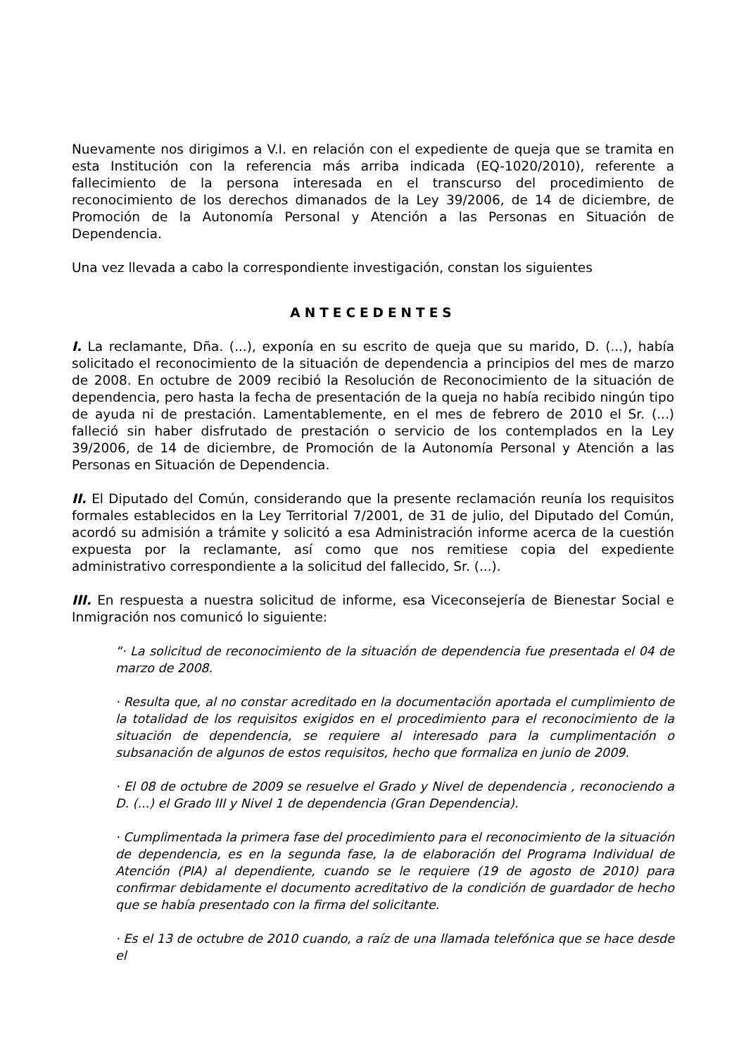Nuevamente nos dirigimos a V.I. en relación con el expediente de queja que se tramita en esta Institución con la referencia más arriba indicada (EQ-1020/2010), referente a fallecimiento de la persona interesada en el transcurso del procedimiento de reconocimiento de los derechos dimanados de la Ley 39/2006, de 14 de diciembre, de Promoción de la Autonomía Personal y Atención a las Personas en Situación de Dependencia.
Una vez llevada a cabo la correspondiente investigación, constan los siguientes
ANTECEDENTES
I. La reclamante, Dña. (...), exponía en su escrito de queja que su marido, D. (...), había solicitado el reconocimiento de la situación de dependencia a principios del mes de marzo de 2008. En octubre de 2009 recibió la Resolución de Reconocimiento de la situación de dependencia, pero hasta la fecha de presentación de la queja no había recibido ningún tipo de ayuda ni de prestación. Lamentablemente, en el mes de febrero de 2010 el Sr. (...) falleció sin haber disfrutado de prestación o servicio de los contemplados en la Ley 39/2006, de 14 de diciembre, de Promoción de la Autonomía Personal y Atención a las Personas en Situación de Dependencia.
II. El Diputado del Común, considerando que la presente reclamación reunía los requisitos formales establecidos en la Ley Territorial 7/2001, de 31 de julio, del Diputado del Común, acordó su admisión a trámite y solicitó a esa Administración informe acerca de la cuestión expuesta por la reclamante, así como que nos remitiese copia del expediente administrativo correspondiente a la solicitud del fallecido, Sr. (...).
III. En respuesta a nuestra solicitud de informe, esa Viceconsejería de Bienestar Social e Inmigración nos comunicó lo siguiente:
“· La solicitud de reconocimiento de la situación de dependencia fue presentada el 04 de marzo de 2008.
· Resulta que, al no constar acreditado en la documentación aportada el cumplimiento de la totalidad de los requisitos exigidos en el procedimiento para el reconocimiento de la situación de dependencia, se requiere al interesado para la cumplimentación o subsanación de algunos de estos requisitos, hecho que formaliza en junio de 2009.
· El 08 de octubre de 2009 se resuelve el Grado y Nivel de dependencia , reconociendo a D. (...) el Grado III y Nivel 1 de dependencia (Gran Dependencia).
· Cumplimentada la primera fase del procedimiento para el reconocimiento de la situación de dependencia, es en la segunda fase, la de elaboración del Programa Individual de Atención (PIA) al dependiente, cuando se le requiere (19 de agosto de 2010) para confirmar debidamente el documento acreditativo de la condición de guardador de hecho que se había presentado con la firma del solicitante.
· Es el 13 de octubre de 2010 cuando, a raíz de una llamada telefónica que se hace desde el